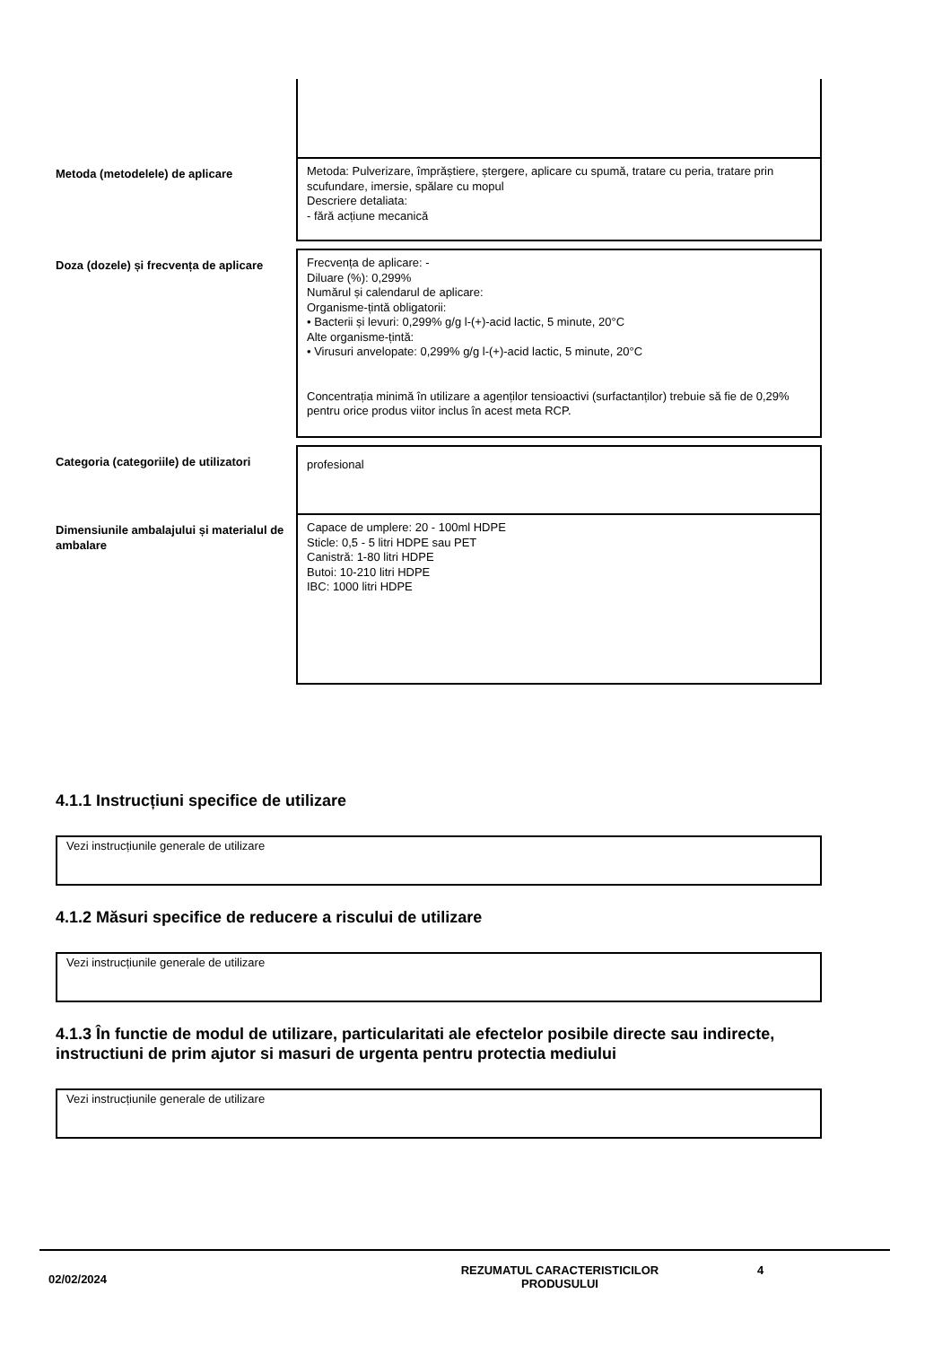| Metoda (metodelele) de aplicare | Metoda: Pulverizare, împrăștiere, ștergere, aplicare cu spumă, tratare cu peria, tratare prin scufundare, imersie, spălare cu mopul Descriere detaliata: - fără acțiune mecanică |
| Doza (dozele) și frecvența de aplicare | Frecvența de aplicare: - Diluare (%): 0,299% Numărul și calendarul de aplicare: Organisme-țintă obligatorii: • Bacterii și levuri: 0,299% g/g l-(+)-acid lactic, 5 minute, 20°C Alte organisme-țintă: • Virusuri anvelopate: 0,299% g/g l-(+)-acid lactic, 5 minute, 20°C Concentrația minimă în utilizare a agenților tensioactivi (surfactanților) trebuie să fie de 0,29% pentru orice produs viitor inclus în acest meta RCP. |
| Categoria (categoriile) de utilizatori | profesional |
| Dimensiunile ambalajului și materialul de ambalare | Capace de umplere: 20 - 100ml HDPE Sticle: 0,5 - 5 litri HDPE sau PET Canistră: 1-80 litri HDPE Butoi: 10-210 litri HDPE IBC: 1000 litri HDPE |
4.1.1 Instrucțiuni specifice de utilizare
Vezi instrucțiunile generale de utilizare
4.1.2 Măsuri specifice de reducere a riscului de utilizare
Vezi instrucțiunile generale de utilizare
4.1.3 În functie de modul de utilizare, particularitati ale efectelor posibile directe sau indirecte, instructiuni de prim ajutor si masuri de urgenta pentru protectia mediului
Vezi instrucțiunile generale de utilizare
02/02/2024
REZUMATUL CARACTERISTICILOR
PRODUSULUI
4